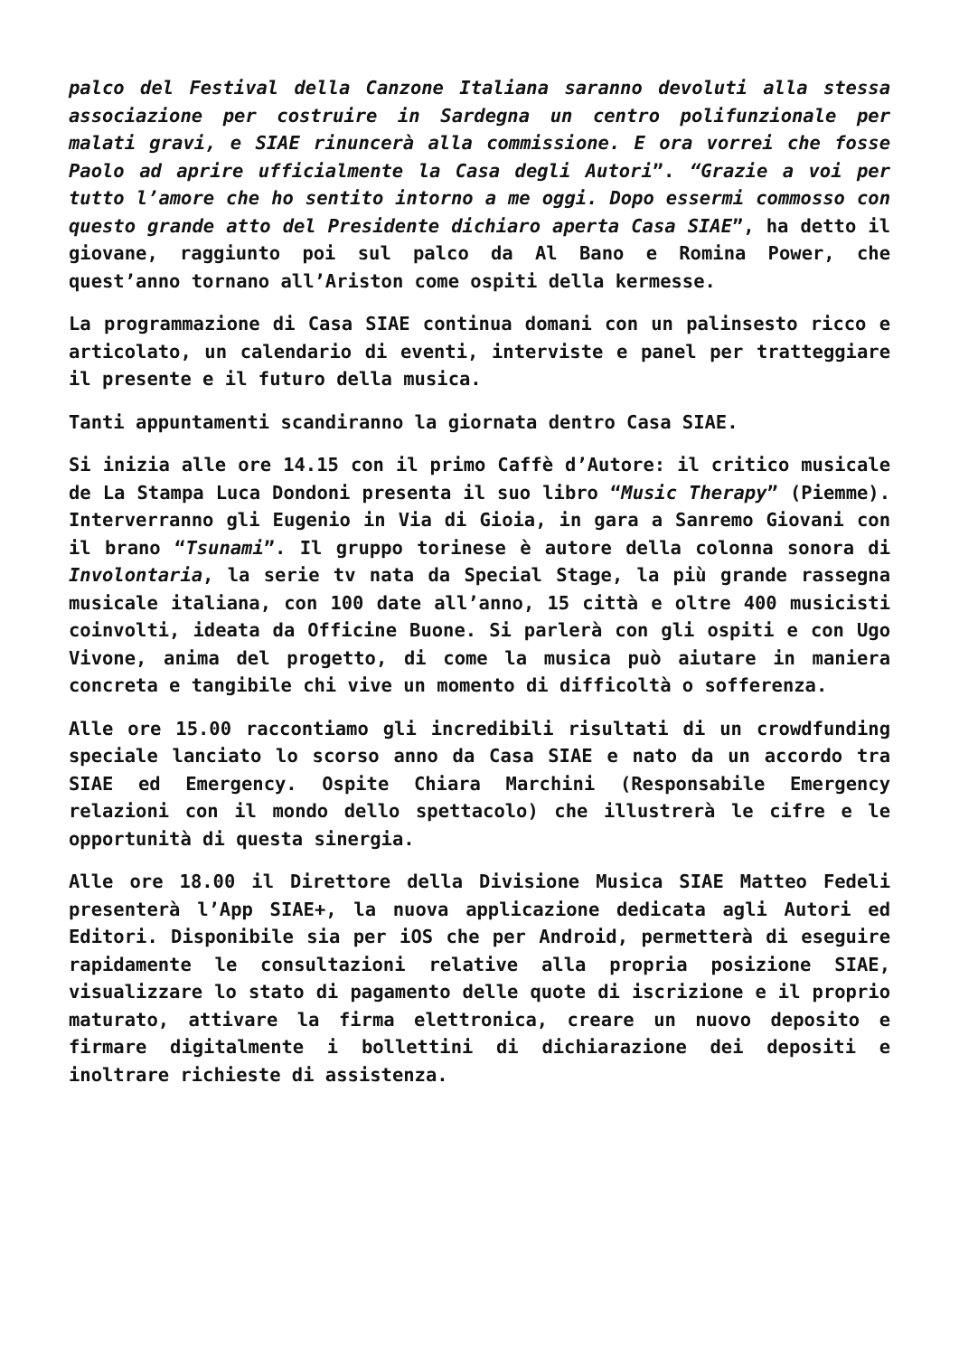palco del Festival della Canzone Italiana saranno devoluti alla stessa associazione per costruire in Sardegna un centro polifunzionale per malati gravi, e SIAE rinuncerà alla commissione. E ora vorrei che fosse Paolo ad aprire ufficialmente la Casa degli Autori”. “Grazie a voi per tutto l’amore che ho sentito intorno a me oggi. Dopo essermi commosso con questo grande atto del Presidente dichiaro aperta Casa SIAE”, ha detto il giovane, raggiunto poi sul palco da Al Bano e Romina Power, che quest’anno tornano all’Ariston come ospiti della kermesse.
La programmazione di Casa SIAE continua domani con un palinsesto ricco e articolato, un calendario di eventi, interviste e panel per tratteggiare il presente e il futuro della musica.
Tanti appuntamenti scandiranno la giornata dentro Casa SIAE.
Si inizia alle ore 14.15 con il primo Caffè d’Autore: il critico musicale de La Stampa Luca Dondoni presenta il suo libro “Music Therapy” (Piemme). Interverranno gli Eugenio in Via di Gioia, in gara a Sanremo Giovani con il brano “Tsunami”. Il gruppo torinese è autore della colonna sonora di Involontaria, la serie tv nata da Special Stage, la più grande rassegna musicale italiana, con 100 date all’anno, 15 città e oltre 400 musicisti coinvolti, ideata da Officine Buone. Si parlerà con gli ospiti e con Ugo Vivone, anima del progetto, di come la musica può aiutare in maniera concreta e tangibile chi vive un momento di difficoltà o sofferenza.
Alle ore 15.00 raccontiamo gli incredibili risultati di un crowdfunding speciale lanciato lo scorso anno da Casa SIAE e nato da un accordo tra SIAE ed Emergency. Ospite Chiara Marchini (Responsabile Emergency relazioni con il mondo dello spettacolo) che illustrerà le cifre e le opportunità di questa sinergia.
Alle ore 18.00 il Direttore della Divisione Musica SIAE Matteo Fedeli presenterà l’App SIAE+, la nuova applicazione dedicata agli Autori ed Editori. Disponibile sia per iOS che per Android, permetterà di eseguire rapidamente le consultazioni relative alla propria posizione SIAE, visualizzare lo stato di pagamento delle quote di iscrizione e il proprio maturato, attivare la firma elettronica, creare un nuovo deposito e firmare digitalmente i bollettini di dichiarazione dei depositi e inoltrare richieste di assistenza.